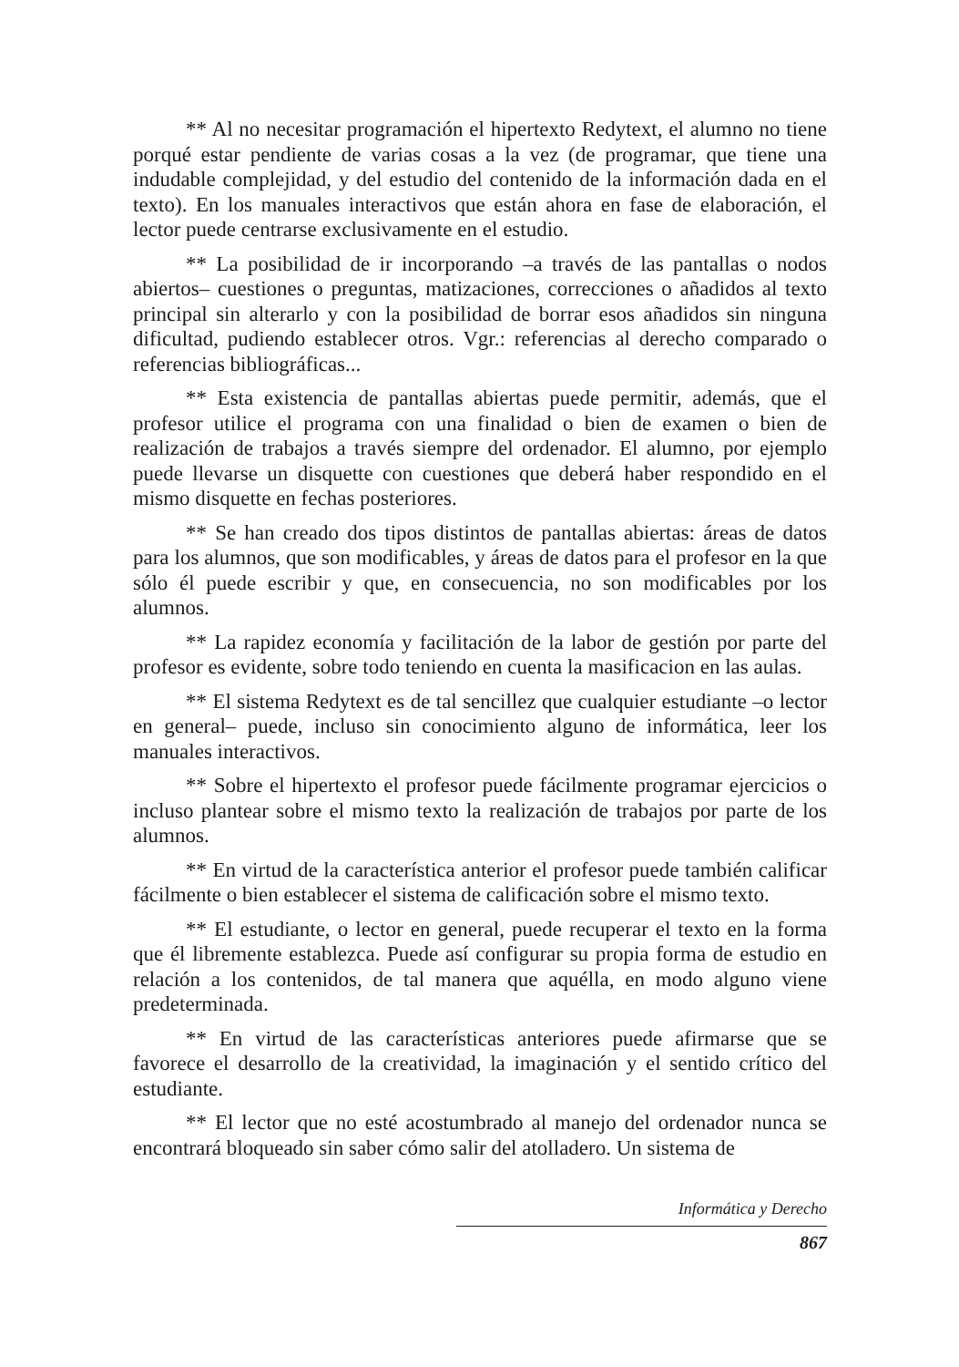** Al no necesitar programación el hipertexto Redytext, el alumno no tiene porqué estar pendiente de varias cosas a la vez (de programar, que tiene una indudable complejidad, y del estudio del contenido de la información dada en el texto). En los manuales interactivos que están ahora en fase de elaboración, el lector puede centrarse exclusivamente en el estudio.
** La posibilidad de ir incorporando –a través de las pantallas o nodos abiertos– cuestiones o preguntas, matizaciones, correcciones o añadidos al texto principal sin alterarlo y con la posibilidad de borrar esos añadidos sin ninguna dificultad, pudiendo establecer otros. Vgr.: referencias al derecho comparado o referencias bibliográficas...
** Esta existencia de pantallas abiertas puede permitir, además, que el profesor utilice el programa con una finalidad o bien de examen o bien de realización de trabajos a través siempre del ordenador. El alumno, por ejemplo puede llevarse un disquette con cuestiones que deberá haber respondido en el mismo disquette en fechas posteriores.
** Se han creado dos tipos distintos de pantallas abiertas: áreas de datos para los alumnos, que son modificables, y áreas de datos para el profesor en la que sólo él puede escribir y que, en consecuencia, no son modificables por los alumnos.
** La rapidez economía y facilitación de la labor de gestión por parte del profesor es evidente, sobre todo teniendo en cuenta la masificacion en las aulas.
** El sistema Redytext es de tal sencillez que cualquier estudiante –o lector en general– puede, incluso sin conocimiento alguno de informática, leer los manuales interactivos.
** Sobre el hipertexto el profesor puede fácilmente programar ejercicios o incluso plantear sobre el mismo texto la realización de trabajos por parte de los alumnos.
** En virtud de la característica anterior el profesor puede también calificar fácilmente o bien establecer el sistema de calificación sobre el mismo texto.
** El estudiante, o lector en general, puede recuperar el texto en la forma que él libremente establezca. Puede así configurar su propia forma de estudio en relación a los contenidos, de tal manera que aquélla, en modo alguno viene predeterminada.
** En virtud de las características anteriores puede afirmarse que se favorece el desarrollo de la creatividad, la imaginación y el sentido crítico del estudiante.
** El lector que no esté acostumbrado al manejo del ordenador nunca se encontrará bloqueado sin saber cómo salir del atolladero. Un sistema de
Informática y Derecho
867